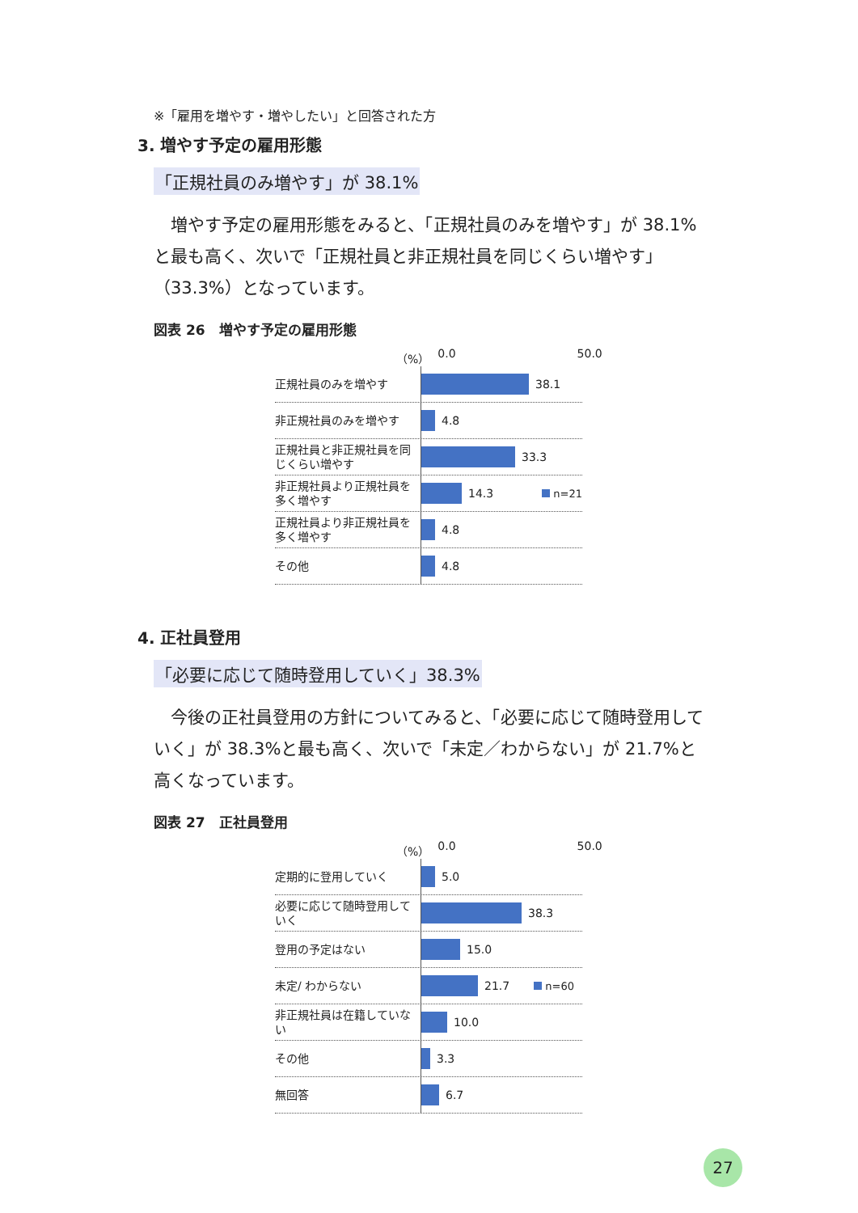※「雇用を増やす・増やしたい」と回答された方
3. 増やす予定の雇用形態
「正規社員のみ増やす」が 38.1%
増やす予定の雇用形態をみると、「正規社員のみを増やす」が 38.1%と最も高く、次いで「正規社員と非正規社員を同じくらい増やす」（33.3%）となっています。
図表 26　増やす予定の雇用形態
（%） 0.0 50.0
正規社員のみを増やす
38.1
非正規社員のみを増やす
4.8
正規社員と非正規社員を同じくらい増やす
33.3
非正規社員より正規社員を多く増やす
14.3 n=21
正規社員より非正規社員を多く増やす
4.8
その他
4.8
4. 正社員登用
「必要に応じて随時登用していく」38.3%
今後の正社員登用の方針についてみると、「必要に応じて随時登用していく」が 38.3%と最も高く、次いで「未定／わからない」が 21.7%と高くなっています。
図表 27　正社員登用
（%） 0.0 50.0
定期的に登用していく
5.0
必要に応じて随時登用していく
38.3
登用の予定はない
15.0
未定/ わからない
21.7 n=60
非正規社員は在籍していない
10.0
その他
3.3
無回答
6.7
27